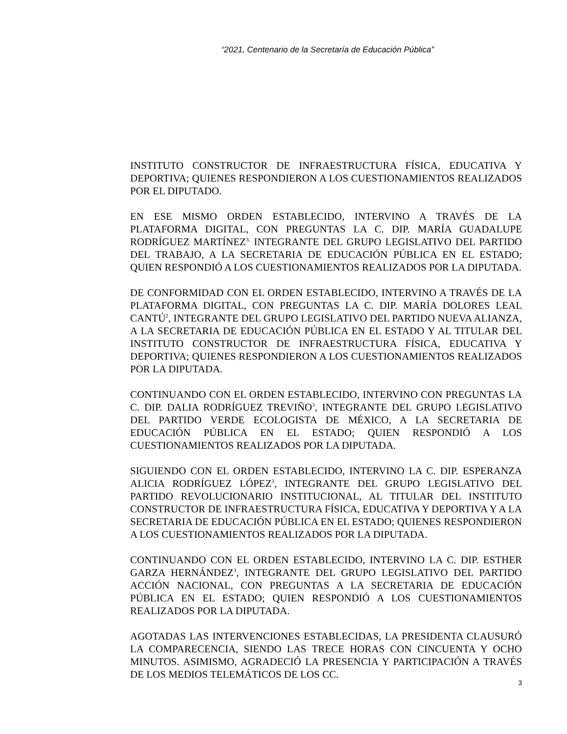“2021, Centenario de la Secretaría de Educación Pública”
INSTITUTO CONSTRUCTOR DE INFRAESTRUCTURA FÍSICA, EDUCATIVA Y DEPORTIVA; QUIENES RESPONDIERON A LOS CUESTIONAMIENTOS REALIZADOS POR EL DIPUTADO.
EN ESE MISMO ORDEN ESTABLECIDO, INTERVINO A TRAVÉS DE LA PLATAFORMA DIGITAL, CON PREGUNTAS LA C. DIP. MARÍA GUADALUPE RODRÍGUEZ MARTÍNEZ<sup>3,</sup> INTEGRANTE DEL GRUPO LEGISLATIVO DEL PARTIDO DEL TRABAJO, A LA SECRETARIA DE EDUCACIÓN PÚBLICA EN EL ESTADO; QUIEN RESPONDIÓ A LOS CUESTIONAMIENTOS REALIZADOS POR LA DIPUTADA.
DE CONFORMIDAD CON EL ORDEN ESTABLECIDO, INTERVINO A TRAVÉS DE LA PLATAFORMA DIGITAL, CON PREGUNTAS LA C. DIP. MARÍA DOLORES LEAL CANTÚ<sup>2</sup>, INTEGRANTE DEL GRUPO LEGISLATIVO DEL PARTIDO NUEVA ALIANZA, A LA SECRETARIA DE EDUCACIÓN PÚBLICA EN EL ESTADO Y AL TITULAR DEL INSTITUTO CONSTRUCTOR DE INFRAESTRUCTURA FÍSICA, EDUCATIVA Y DEPORTIVA; QUIENES RESPONDIERON A LOS CUESTIONAMIENTOS REALIZADOS POR LA DIPUTADA.
CONTINUANDO CON EL ORDEN ESTABLECIDO, INTERVINO CON PREGUNTAS LA C. DIP. DALIA RODRÍGUEZ TREVIÑO<sup>3</sup>, INTEGRANTE DEL GRUPO LEGISLATIVO DEL PARTIDO VERDE ECOLOGISTA DE MÉXICO, A LA SECRETARIA DE EDUCACIÓN PÚBLICA EN EL ESTADO; QUIEN RESPONDIÓ A LOS CUESTIONAMIENTOS REALIZADOS POR LA DIPUTADA.
SIGUIENDO CON EL ORDEN ESTABLECIDO, INTERVINO LA C. DIP. ESPERANZA ALICIA RODRÍGUEZ LÓPEZ<sup>3</sup>, INTEGRANTE DEL GRUPO LEGISLATIVO DEL PARTIDO REVOLUCIONARIO INSTITUCIONAL, AL TITULAR DEL INSTITUTO CONSTRUCTOR DE INFRAESTRUCTURA FÍSICA, EDUCATIVA Y DEPORTIVA Y A LA SECRETARIA DE EDUCACIÓN PÚBLICA EN EL ESTADO; QUIENES RESPONDIERON A LOS CUESTIONAMIENTOS REALIZADOS POR LA DIPUTADA.
CONTINUANDO CON EL ORDEN ESTABLECIDO, INTERVINO LA C. DIP. ESTHER GARZA HERNÁNDEZ<sup>3</sup>, INTEGRANTE DEL GRUPO LEGISLATIVO DEL PARTIDO ACCIÓN NACIONAL, CON PREGUNTAS A LA SECRETARIA DE EDUCACIÓN PÚBLICA EN EL ESTADO; QUIEN RESPONDIÓ A LOS CUESTIONAMIENTOS REALIZADOS POR LA DIPUTADA.
AGOTADAS LAS INTERVENCIONES ESTABLECIDAS, LA PRESIDENTA CLAUSURÓ LA COMPARECENCIA, SIENDO LAS TRECE HORAS CON CINCUENTA Y OCHO MINUTOS. ASIMISMO, AGRADECIÓ LA PRESENCIA Y PARTICIPACIÓN A TRAVÉS DE LOS MEDIOS TELEMÁTICOS DE LOS CC.
3